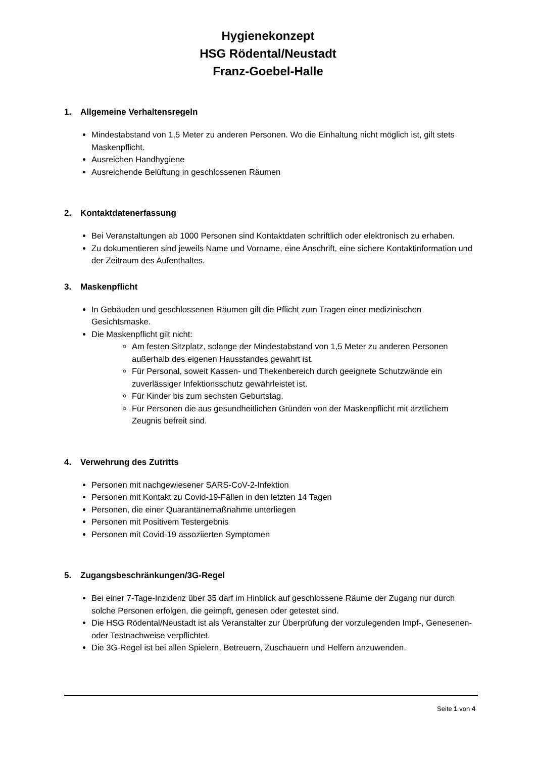Hygienekonzept
HSG Rödental/Neustadt
Franz-Goebel-Halle
1. Allgemeine Verhaltensregeln
Mindestabstand von 1,5 Meter zu anderen Personen. Wo die Einhaltung nicht möglich ist, gilt stets Maskenpflicht.
Ausreichen Handhygiene
Ausreichende Belüftung in geschlossenen Räumen
2. Kontaktdatenerfassung
Bei Veranstaltungen ab 1000 Personen sind Kontaktdaten schriftlich oder elektronisch zu erhaben.
Zu dokumentieren sind jeweils Name und Vorname, eine Anschrift, eine sichere Kontaktinformation und der Zeitraum des Aufenthaltes.
3. Maskenpflicht
In Gebäuden und geschlossenen Räumen gilt die Pflicht zum Tragen einer medizinischen Gesichtsmaske.
Die Maskenpflicht gilt nicht:
Am festen Sitzplatz, solange der Mindestabstand von 1,5 Meter zu anderen Personen außerhalb des eigenen Hausstandes gewahrt ist.
Für Personal, soweit Kassen- und Thekenbereich durch geeignete Schutzwände ein zuverlässiger Infektionsschutz gewährleistet ist.
Für Kinder bis zum sechsten Geburtstag.
Für Personen die aus gesundheitlichen Gründen von der Maskenpflicht mit ärztlichem Zeugnis befreit sind.
4. Verwehrung des Zutritts
Personen mit nachgewiesener SARS-CoV-2-Infektion
Personen mit Kontakt zu Covid-19-Fällen in den letzten 14 Tagen
Personen, die einer Quarantänemaßnahme unterliegen
Personen mit Positivem Testergebnis
Personen mit Covid-19 assoziierten Symptomen
5. Zugangsbeschränkungen/3G-Regel
Bei einer 7-Tage-Inzidenz über 35 darf im Hinblick auf geschlossene Räume der Zugang nur durch solche Personen erfolgen, die geimpft, genesen oder getestet sind.
Die HSG Rödental/Neustadt ist als Veranstalter zur Überprüfung der vorzulegenden Impf-, Genesenen- oder Testnachweise verpflichtet.
Die 3G-Regel ist bei allen Spielern, Betreuern, Zuschauern und Helfern anzuwenden.
Seite 1 von 4